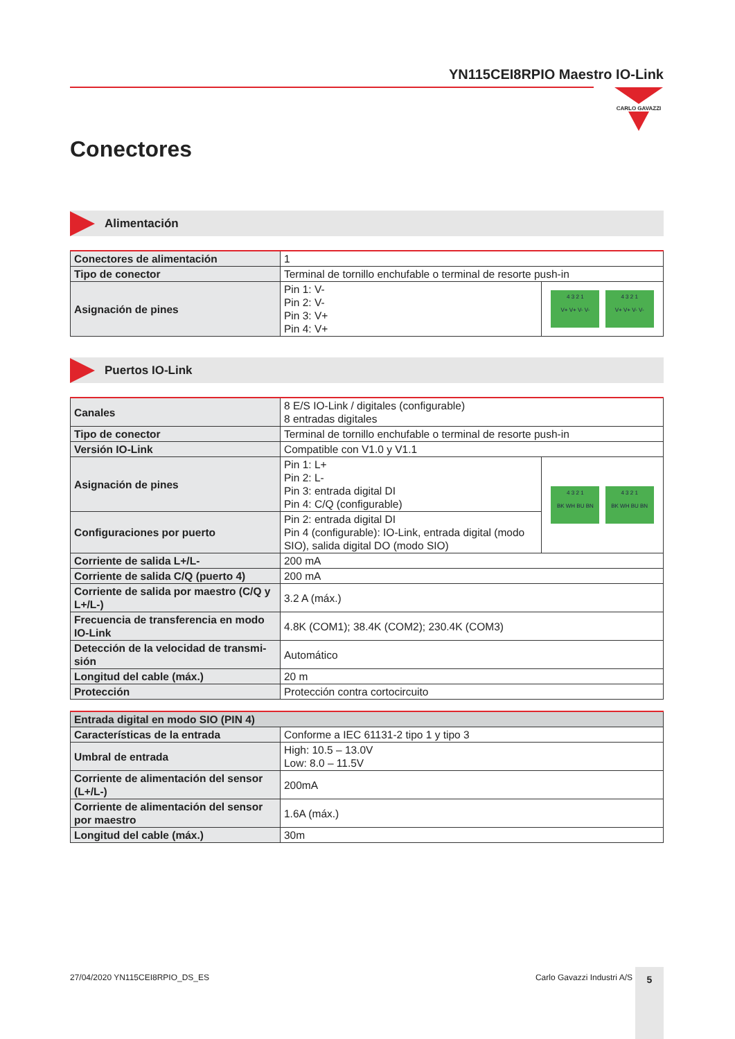YN115CEI8RPIO Maestro IO-Link
CARLO GAVAZZI
Conectores
Alimentación
| Conectores de alimentación | 1 | |
| Tipo de conector | Terminal de tornillo enchufable o terminal de resorte push-in | |
| Asignación de pines | Pin 1: V- Pin 2: V- Pin 3: V+ Pin 4: V+ | 4 3 2 1 V+ V+ V- V- 4 3 2 1 V+ V+ V- V- |
Puertos IO-Link
| Canales | 8 E/S IO-Link / digitales (configurable) 8 entradas digitales | |
| Tipo de conector | Terminal de tornillo enchufable o terminal de resorte push-in | |
| Versión IO-Link | Compatible con V1.0 y V1.1 | |
| Asignación de pines | Pin 1: L+ Pin 2: L- Pin 3: entrada digital DI Pin 4: C/Q (configurable) | 4 3 2 1 BK WH BU BN 4 3 2 1 BK WH BU BN |
| Configuraciones por puerto | Pin 2: entrada digital DI Pin 4 (configurable): IO-Link, entrada digital (modo SIO), salida digital DO (modo SIO) | |
| Corriente de salida L+/L- | 200 mA | |
| Corriente de salida C/Q (puerto 4) | 200 mA | |
| Corriente de salida por maestro (C/Q y L+/L-) | 3.2 A (máx.) | |
| Frecuencia de transferencia en modo IO-Link | 4.8K (COM1); 38.4K (COM2); 230.4K (COM3) | |
| Detección de la velocidad de transmi-sión | Automático | |
| Longitud del cable (máx.) | 20 m | |
| Protección | Protección contra cortocircuito | |
| Entrada digital en modo SIO (PIN 4) | |
| Características de la entrada | Conforme a IEC 61131-2 tipo 1 y tipo 3 |
| Umbral de entrada | High: 10.5 – 13.0V Low: 8.0 – 11.5V |
| Corriente de alimentación del sensor (L+/L-) | 200mA |
| Corriente de alimentación del sensor por maestro | 1.6A (máx.) |
| Longitud del cable (máx.) | 30m |
27/04/2020 YN115CEI8RPIO_DS_ES Carlo Gavazzi Industri A/S 5